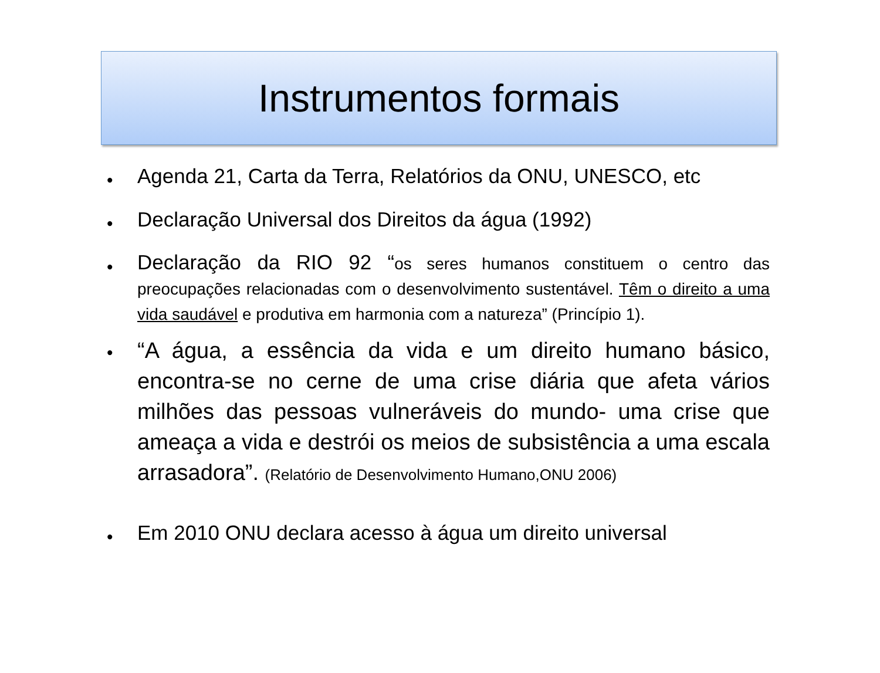Instrumentos formais
• Agenda 21, Carta da Terra, Relatórios da ONU, UNESCO, etc
• Declaração Universal dos Direitos da água (1992)
• Declaração da RIO 92 “os seres humanos constituem o centro das preocupações relacionadas com o desenvolvimento sustentável. Têm o direito a uma vida saudável e produtiva em harmonia com a natureza” (Princípio 1).
• “A água, a essência da vida e um direito humano básico, encontra-se no cerne de uma crise diária que afeta vários milhões das pessoas vulneráveis do mundo- uma crise que ameaça a vida e destrói os meios de subsistência a uma escala arrasadora”. (Relatório de Desenvolvimento Humano,ONU 2006)
• Em 2010 ONU declara acesso à água um direito universal